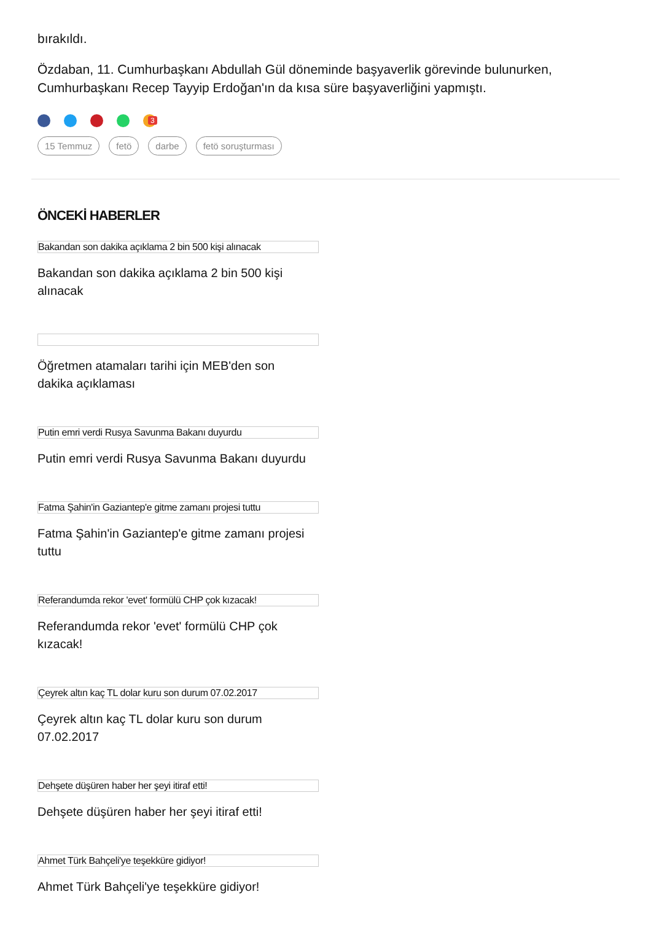bırakıldı.
Özdaban, 11. Cumhurbaşkanı Abdullah Gül döneminde başyaverlik görevinde bulunurken, Cumhurbaşkanı Recep Tayyip Erdoğan'ın da kısa süre başyaverliğini yapmıştı.
3
15 Temmuz fetö darbe fetö soruşturması
ÖNCEKİ HABERLER
Bakandan son dakika açıklama 2 bin 500 kişi alınacak
Bakandan son dakika açıklama 2 bin 500 kişi alınacak
Öğretmen atamaları tarihi için MEB'den son dakika açıklaması
Putin emri verdi Rusya Savunma Bakanı duyurdu
Putin emri verdi Rusya Savunma Bakanı duyurdu
Fatma Şahin'in Gaziantep'e gitme zamanı projesi tuttu
Fatma Şahin'in Gaziantep'e gitme zamanı projesi tuttu
Referandumda rekor 'evet' formülü CHP çok kızacak!
Referandumda rekor 'evet' formülü CHP çok kızacak!
Çeyrek altın kaç TL dolar kuru son durum 07.02.2017
Çeyrek altın kaç TL dolar kuru son durum 07.02.2017
Dehşete düşüren haber her şeyi itiraf etti!
Dehşete düşüren haber her şeyi itiraf etti!
Ahmet Türk Bahçeli'ye teşekküre gidiyor!
Ahmet Türk Bahçeli'ye teşekküre gidiyor!